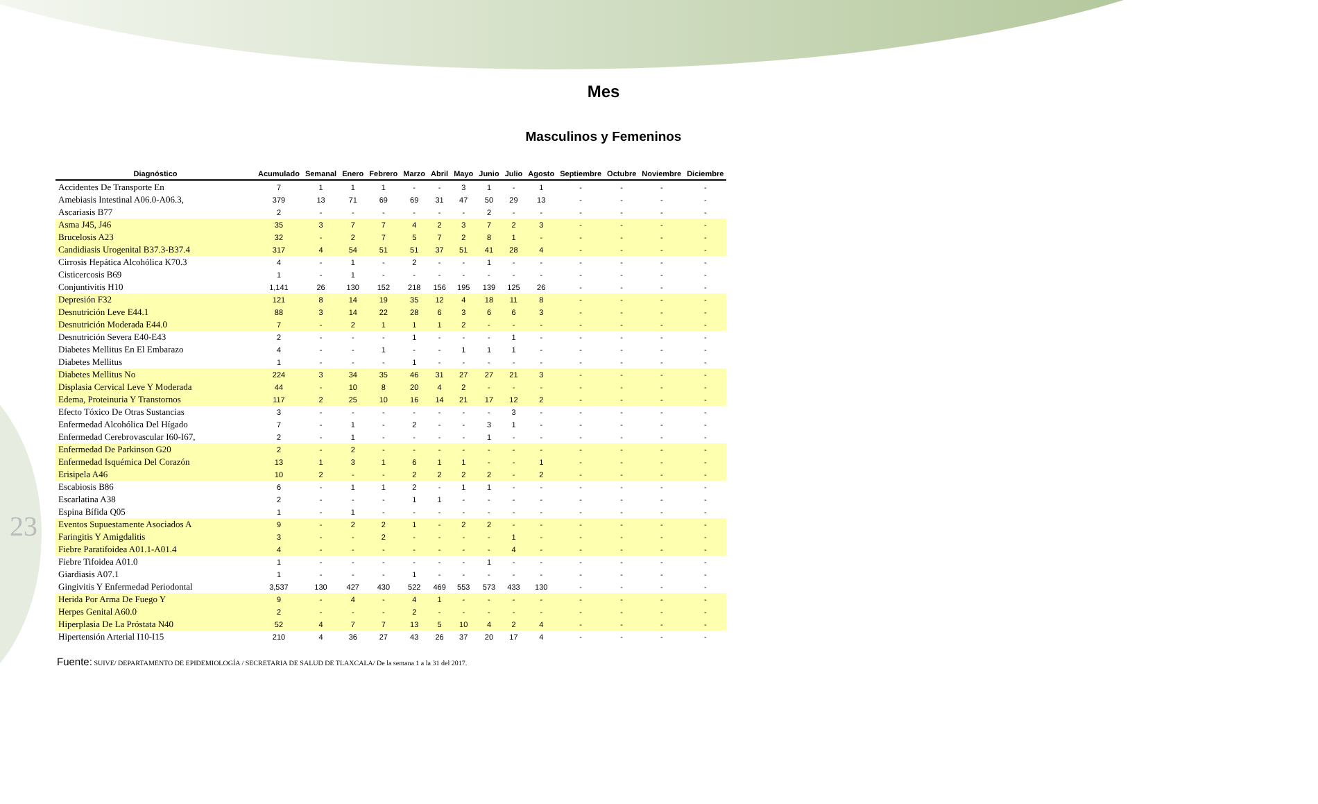23
Mes
Masculinos y Femeninos
| Diagnóstico | Acumulado | Semanal | Enero | Febrero | Marzo | Abril | Mayo | Junio | Julio | Agosto | Septiembre | Octubre | Noviembre | Diciembre |
| --- | --- | --- | --- | --- | --- | --- | --- | --- | --- | --- | --- | --- | --- | --- |
| Accidentes De Transporte En | 7 | 1 | 1 | 1 | - | - | 3 | 1 | - | 1 | - | - | - | - |
| Amebiasis Intestinal A06.0-A06.3, | 379 | 13 | 71 | 69 | 69 | 31 | 47 | 50 | 29 | 13 | - | - | - | - |
| Ascariasis B77 | 2 | - | - | - | - | - | - | 2 | - | - | - | - | - | - |
| Asma J45, J46 | 35 | 3 | 7 | 7 | 4 | 2 | 3 | 7 | 2 | 3 | - | - | - | - |
| Brucelosis A23 | 32 | - | 2 | 7 | 5 | 7 | 2 | 8 | 1 | - | - | - | - | - |
| Candidiasis Urogenital B37.3-B37.4 | 317 | 4 | 54 | 51 | 51 | 37 | 51 | 41 | 28 | 4 | - | - | - | - |
| Cirrosis Hepática Alcohólica K70.3 | 4 | - | 1 | - | 2 | - | - | 1 | - | - | - | - | - | - |
| Cisticercosis B69 | 1 | - | 1 | - | - | - | - | - | - | - | - | - | - | - |
| Conjuntivitis H10 | 1,141 | 26 | 130 | 152 | 218 | 156 | 195 | 139 | 125 | 26 | - | - | - | - |
| Depresión F32 | 121 | 8 | 14 | 19 | 35 | 12 | 4 | 18 | 11 | 8 | - | - | - | - |
| Desnutrición Leve E44.1 | 88 | 3 | 14 | 22 | 28 | 6 | 3 | 6 | 6 | 3 | - | - | - | - |
| Desnutrición Moderada E44.0 | 7 | - | 2 | 1 | 1 | 1 | 2 | - | - | - | - | - | - | - |
| Desnutrición Severa E40-E43 | 2 | - | - | - | 1 | - | - | - | 1 | - | - | - | - | - |
| Diabetes Mellitus En El Embarazo | 4 | - | - | 1 | - | - | 1 | 1 | 1 | - | - | - | - | - |
| Diabetes Mellitus | 1 | - | - | - | 1 | - | - | - | - | - | - | - | - | - |
| Diabetes Mellitus No | 224 | 3 | 34 | 35 | 46 | 31 | 27 | 27 | 21 | 3 | - | - | - | - |
| Displasia Cervical Leve Y Moderada | 44 | - | 10 | 8 | 20 | 4 | 2 | - | - | - | - | - | - | - |
| Edema, Proteinuria Y Transtornos | 117 | 2 | 25 | 10 | 16 | 14 | 21 | 17 | 12 | 2 | - | - | - | - |
| Efecto Tóxico De Otras Sustancias | 3 | - | - | - | - | - | - | - | 3 | - | - | - | - | - |
| Enfermedad Alcohólica Del Hígado | 7 | - | 1 | - | 2 | - | - | 3 | 1 | - | - | - | - | - |
| Enfermedad Cerebrovascular I60-I67, | 2 | - | 1 | - | - | - | - | 1 | - | - | - | - | - | - |
| Enfermedad De Parkinson G20 | 2 | - | 2 | - | - | - | - | - | - | - | - | - | - | - |
| Enfermedad Isquémica Del Corazón | 13 | 1 | 3 | 1 | 6 | 1 | 1 | - | - | 1 | - | - | - | - |
| Erisipela A46 | 10 | 2 | - | - | 2 | 2 | 2 | 2 | - | 2 | - | - | - | - |
| Escabiosis B86 | 6 | - | 1 | 1 | 2 | - | 1 | 1 | - | - | - | - | - | - |
| Escarlatina A38 | 2 | - | - | - | 1 | 1 | - | - | - | - | - | - | - | - |
| Espina Bífida Q05 | 1 | - | 1 | - | - | - | - | - | - | - | - | - | - | - |
| Eventos Supuestamente Asociados A | 9 | - | 2 | 2 | 1 | - | 2 | 2 | - | - | - | - | - | - |
| Faringitis Y Amigdalitis | 3 | - | - | 2 | - | - | - | - | 1 | - | - | - | - | - |
| Fiebre Paratifoidea A01.1-A01.4 | 4 | - | - | - | - | - | - | - | 4 | - | - | - | - | - |
| Fiebre Tifoidea A01.0 | 1 | - | - | - | - | - | - | 1 | - | - | - | - | - | - |
| Giardiasis A07.1 | 1 | - | - | - | 1 | - | - | - | - | - | - | - | - | - |
| Gingivitis Y Enfermedad Periodontal | 3,537 | 130 | 427 | 430 | 522 | 469 | 553 | 573 | 433 | 130 | - | - | - | - |
| Herida Por Arma De Fuego Y | 9 | - | 4 | - | 4 | 1 | - | - | - | - | - | - | - | - |
| Herpes Genital A60.0 | 2 | - | - | - | 2 | - | - | - | - | - | - | - | - | - |
| Hiperplasia De La Próstata N40 | 52 | 4 | 7 | 7 | 13 | 5 | 10 | 4 | 2 | 4 | - | - | - | - |
| Hipertensión Arterial I10-I15 | 210 | 4 | 36 | 27 | 43 | 26 | 37 | 20 | 17 | 4 | - | - | - | - |
Fuente: SUIVE/ DEPARTAMENTO DE EPIDEMIOLOGÍA / SECRETARIA DE SALUD DE TLAXCALA/ De la semana 1 a la 31 del 2017.